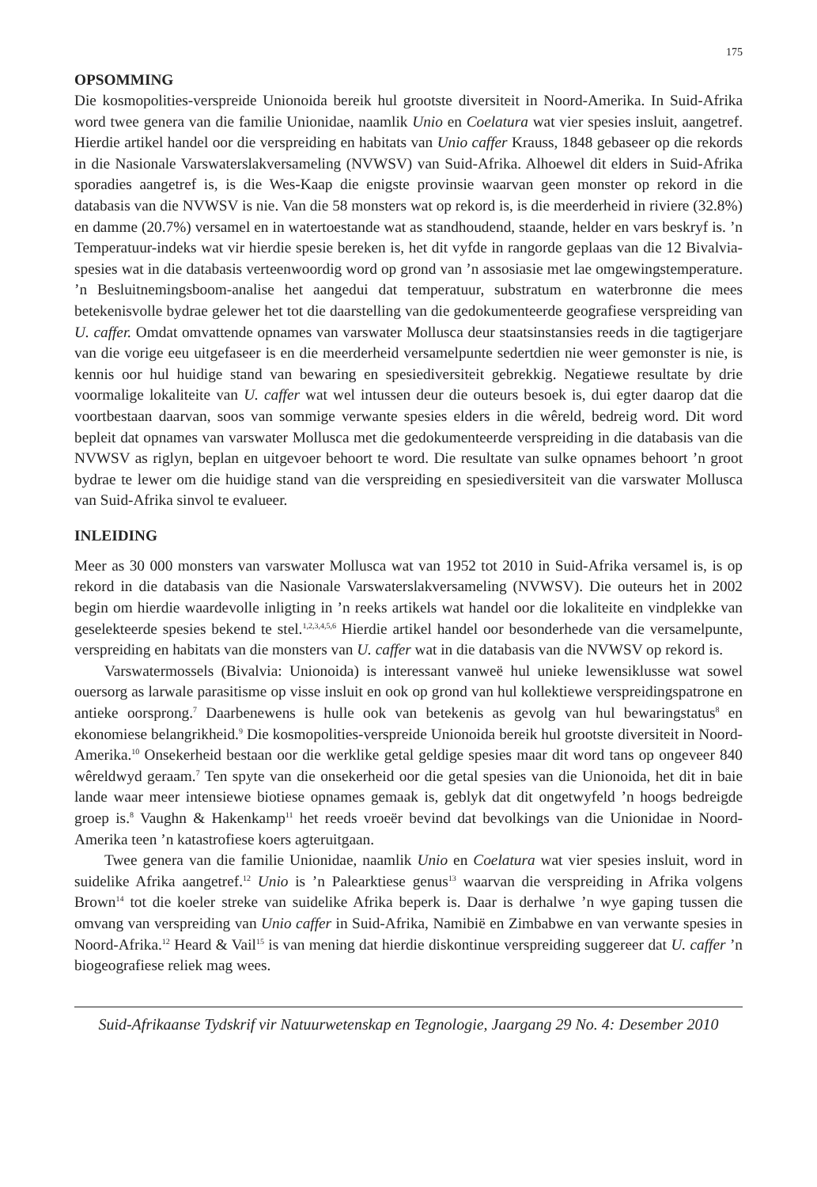175
OPSOMMING
Die kosmopolities-verspreide Unionoida bereik hul grootste diversiteit in Noord-Amerika. In Suid-Afrika word twee genera van die familie Unionidae, naamlik Unio en Coelatura wat vier spesies insluit, aangetref. Hierdie artikel handel oor die verspreiding en habitats van Unio caffer Krauss, 1848 gebaseer op die rekords in die Nasionale Varswaterslakversameling (NVWSV) van Suid-Afrika. Alhoewel dit elders in Suid-Afrika sporadies aangetref is, is die Wes-Kaap die enigste provinsie waarvan geen monster op rekord in die databasis van die NVWSV is nie. Van die 58 monsters wat op rekord is, is die meerderheid in riviere (32.8%) en damme (20.7%) versamel en in watertoestande wat as standhoudend, staande, helder en vars beskryf is. ’n Temperatuur-indeks wat vir hierdie spesie bereken is, het dit vyfde in rangorde geplaas van die 12 Bivalvia-spesies wat in die databasis verteenwoordig word op grond van ’n assosiasie met lae omgewingstemperature. ’n Besluitnemingsboom-analise het aangedui dat temperatuur, substratum en waterbronne die mees betekenisvolle bydrae gelewer het tot die daarstelling van die gedokumenteerde geografiese verspreiding van U. caffer. Omdat omvattende opnames van varswater Mollusca deur staatsinstansies reeds in die tagtigerjare van die vorige eeu uitgefaseer is en die meerderheid versamelpunte sedertdien nie weer gemonster is nie, is kennis oor hul huidige stand van bewaring en spesiediversiteit gebrekkig. Negatiewe resultate by drie voormalige lokaliteite van U. caffer wat wel intussen deur die outeurs besoek is, dui egter daarop dat die voortbestaan daarvan, soos van sommige verwante spesies elders in die wêreld, bedreig word. Dit word bepleit dat opnames van varswater Mollusca met die gedokumenteerde verspreiding in die databasis van die NVWSV as riglyn, beplan en uitgevoer behoort te word. Die resultate van sulke opnames behoort ’n groot bydrae te lewer om die huidige stand van die verspreiding en spesiediversiteit van die varswater Mollusca van Suid-Afrika sinvol te evalueer.
INLEIDING
Meer as 30 000 monsters van varswater Mollusca wat van 1952 tot 2010 in Suid-Afrika versamel is, is op rekord in die databasis van die Nasionale Varswaterslakversameling (NVWSV). Die outeurs het in 2002 begin om hierdie waardevolle inligting in ’n reeks artikels wat handel oor die lokaliteite en vindplekke van geselekteerde spesies bekend te stel.<sup>1,2,3,4,5,6</sup> Hierdie artikel handel oor besonderhede van die versamelpunte, verspreiding en habitats van die monsters van U. caffer wat in die databasis van die NVWSV op rekord is.
Varswatermossels (Bivalvia: Unionoida) is interessant vanweë hul unieke lewensiklusse wat sowel ouersorg as larwale parasitisme op visse insluit en ook op grond van hul kollektiewe verspreidingspatrone en antieke oorsprong.<sup>7</sup> Daarbenewens is hulle ook van betekenis as gevolg van hul bewaringstatus<sup>8</sup> en ekonomiese belangrikheid.<sup>9</sup> Die kosmopolities-verspreide Unionoida bereik hul grootste diversiteit in Noord-Amerika.<sup>10</sup> Onsekerheid bestaan oor die werklike getal geldige spesies maar dit word tans op ongeveer 840 wêreldwyd geraam.<sup>7</sup> Ten spyte van die onsekerheid oor die getal spesies van die Unionoida, het dit in baie lande waar meer intensiewe biotiese opnames gemaak is, geblyk dat dit ongetwyfeld ’n hoogs bedreigde groep is.<sup>8</sup> Vaughn & Hakenkamp<sup>11</sup> het reeds vroeër bevind dat bevolkings van die Unionidae in Noord-Amerika teen ’n katastrofiese koers agteruitgaan.
Twee genera van die familie Unionidae, naamlik Unio en Coelatura wat vier spesies insluit, word in suidelike Afrika aangetref.<sup>12</sup> Unio is ’n Palearktiese genus<sup>13</sup> waarvan die verspreiding in Afrika volgens Brown<sup>14</sup> tot die koeler streke van suidelike Afrika beperk is. Daar is derhalwe ’n wye gaping tussen die omvang van verspreiding van Unio caffer in Suid-Afrika, Namibië en Zimbabwe en van verwante spesies in Noord-Afrika.<sup>12</sup> Heard & Vail<sup>15</sup> is van mening dat hierdie diskontinue verspreiding suggereer dat U. caffer ’n biogeografiese reliek mag wees.
Suid-Afrikaanse Tydskrif vir Natuurwetenskap en Tegnologie, Jaargang 29 No. 4: Desember 2010